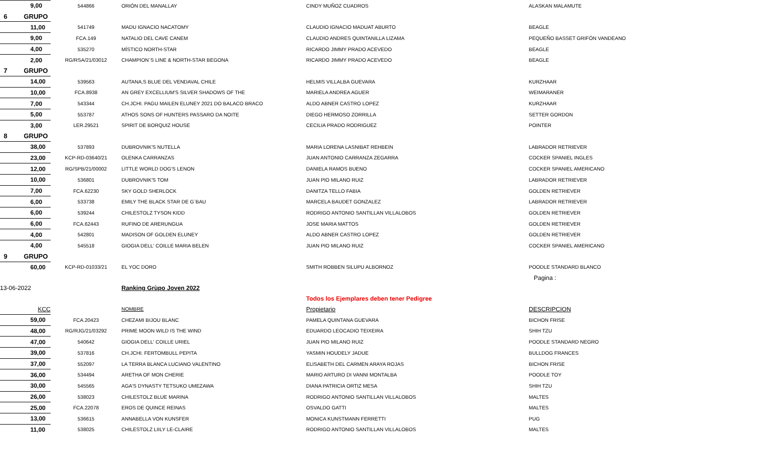| 9,00 | 544866 | ORIÓN DEL MANALLAY | CINDY MUÑOZ CUADROS | ALASKAN MALAMUTE |
| 6 GRUPO | | | | |
| 11,00 | 541749 | MADU IGNACIO NACATOMY | CLAUDIO IGNACIO MADUAT ABURTO | BEAGLE |
| 9,00 | FCA.149 | NATALIO DEL CAVE CANEM | CLAUDIO ANDRES QUINTANILLA LIZAMA | PEQUEÑO BASSET GRIFÓN VANDEANO |
| 4,00 | 535270 | MÍSTICO NORTH-STAR | RICARDO JIMMY PRADO ACEVEDO | BEAGLE |
| 2,00 | RG/RSA/21/03012 | CHAMPION´S LINE & NORTH-STAR BEGONA | RICARDO JIMMY PRADO ACEVEDO | BEAGLE |
| 7 GRUPO | | | | |
| 14,00 | 539563 | AUTANA,S BLUE DEL VENDAVAL CHILE | HELMIS VILLALBA GUEVARA | KURZHAAR |
| 10,00 | FCA.8938 | AN GREY EXCELLIUM'S SILVER SHADOWS OF THE | MARIELA ANDREA AGUER | WEIMARANER |
| 7,00 | 543344 | CH.JCHI. PAGU MAILEN ELUNEY 2021 DO BALACO BRACO | ALDO ABNER CASTRO LOPEZ | KURZHAAR |
| 5,00 | 553787 | ATHOS SONS OF HUNTERS PASSARO DA NOITE | DIEGO HERMOSO ZORRILLA | SETTER GORDON |
| 3,00 | LER.29521 | SPIRIT DE BORQUIZ HOUSE | CECILIA PRADO RODRIGUEZ | POINTER |
| 8 GRUPO | | | | |
| 38,00 | 537893 | DUBROVNIK'S NUTELLA | MARIA LORENA LASNIBAT REHBEIN | LABRADOR RETRIEVER |
| 23,00 | KCP-RD-03640/21 | OLENKA CARRANZAS | JUAN ANTONIO CARRANZA ZEGARRA | COCKER SPANIEL INGLES |
| 12,00 | RG/SPB/21/00002 | LITTLE WORLD DOG'S LENON | DANIELA RAMOS BUENO | COCKER SPANIEL AMERICANO |
| 10,00 | 536801 | DUBROVNIK'S TOM | JUAN PIO MILANO RUIZ | LABRADOR RETRIEVER |
| 7,00 | FCA.62230 | SKY GOLD SHERLOCK | DANITZA TELLO FABIA | GOLDEN RETRIEVER |
| 6,00 | 533738 | EMILY THE BLACK STAR DE G`BAU | MARCELA BAUDET GONZALEZ | LABRADOR RETRIEVER |
| 6,00 | 539244 | CHILESTOLZ TYSON KIDD | RODRIGO ANTONIO SANTILLAN VILLALOBOS | GOLDEN RETRIEVER |
| 6,00 | FCA.62443 | RUFINO DE ARERUNGUA | JOSE MARIA MATTOS | GOLDEN RETRIEVER |
| 4,00 | 542801 | MADISON OF GOLDEN ELUNEY | ALDO ABNER CASTRO LOPEZ | GOLDEN RETRIEVER |
| 4,00 | 545518 | GIOGIA DELL' COILLE MARIA BELEN | JUAN PIO MILANO RUIZ | COCKER SPANIEL AMERICANO |
| 9 GRUPO | | | | |
| 60,00 | KCP-RD-01033/21 | EL YOC DORO | SMITH ROBBEN SILUPU ALBORNOZ | POODLE STANDARD BLANCO |
| | | | | Pagina : |
| 13-06-2022 | | Ranking Grùpo Joven 2022 | | |
| | | | Todos los Ejemplares deben tener Pedigree | |
| KCC | | NOMBRE | Propietario | DESCRIPCION |
| 59,00 | FCA.20423 | CHEZAMI BIJOU BLANC | PAMELA QUINTANA GUEVARA | BICHON FRISE |
| 48,00 | RG/RJG/21/03292 | PRIME MOON WILD IS THE WIND | EDUARDO LEOCADIO TEIXEIRA | SHIH TZU |
| 47,00 | 540642 | GIOGIA DELL' COILLE URIEL | JUAN PIO MILANO RUIZ | POODLE STANDARD NEGRO |
| 39,00 | 537816 | CH.JCHI. FERTOMBULL PEPITA | YASMIN HOUDELY JADUE | BULLDOG FRANCES |
| 37,00 | 552097 | LA TERRA BLANCA LUCIANO VALENTINO | ELISABETH DEL CARMEN ARAYA ROJAS | BICHON FRISE |
| 36,00 | 534494 | ARETHA OF MON CHERIE | MARIO ARTURO DI VANNI MONTALBA | POODLE TOY |
| 30,00 | 545565 | AGA'S DYNASTY TETSUKO UMEZAWA | DIANA PATRICIA ORTIZ MESA | SHIH TZU |
| 26,00 | 538023 | CHILESTOLZ BLUE MARINA | RODRIGO ANTONIO SANTILLAN VILLALOBOS | MALTES |
| 25,00 | FCA.22078 | EROS DE QUINCE REINAS | OSVALDO GATTI | MALTES |
| 13,00 | 536615 | ANNABELLA VON KUNSFER | MONICA KUNSTMANN FERRETTI | PUG |
| 11,00 | 538025 | CHILESTOLZ LIILY LE-CLAIRE | RODRIGO ANTONIO SANTILLAN VILLALOBOS | MALTES |